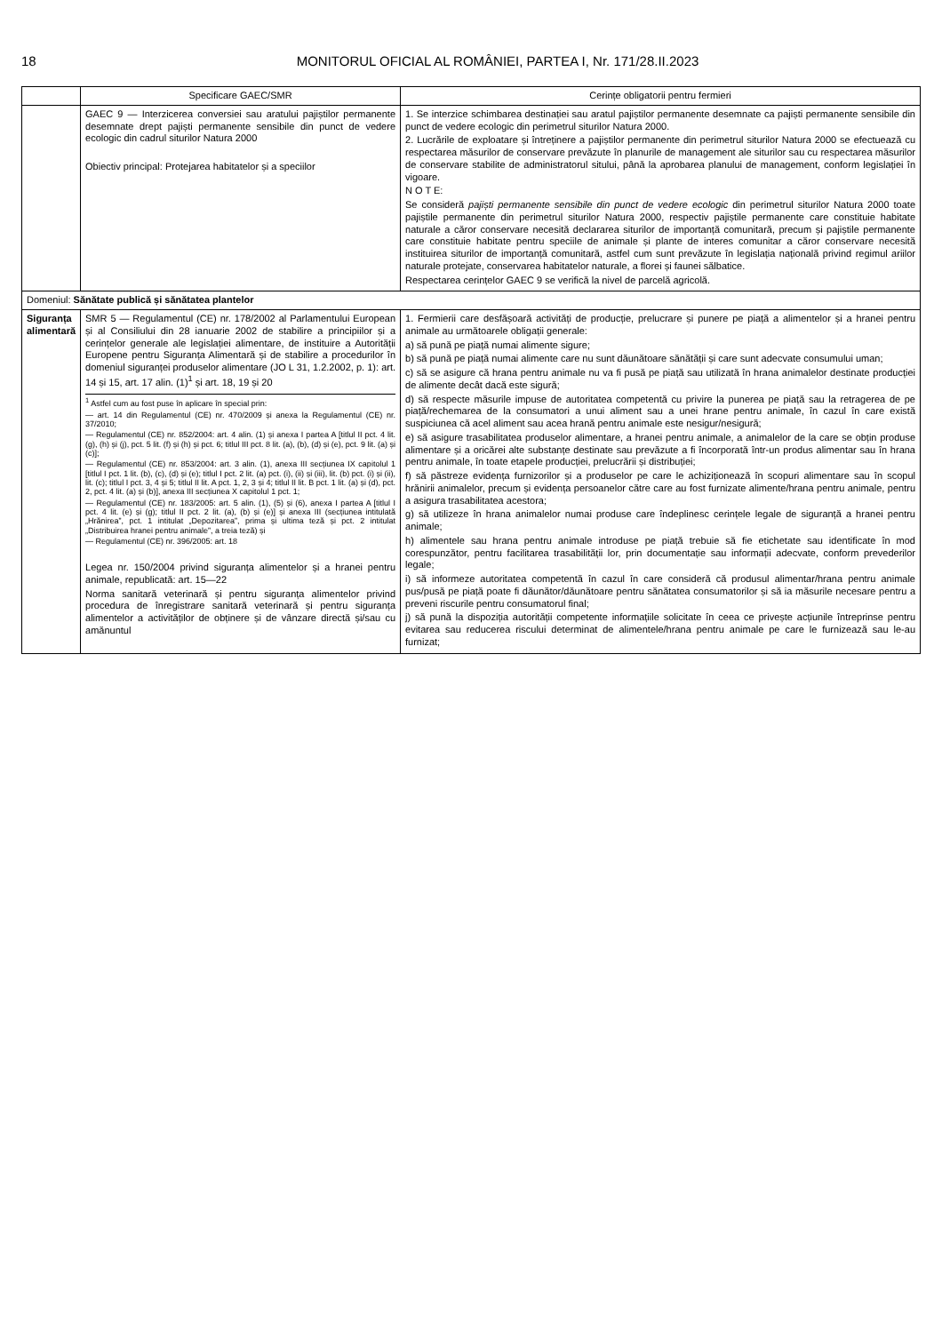18 MONITORUL OFICIAL AL ROMÂNIEI, PARTEA I, Nr. 171/28.II.2023
| | Specificare GAEC/SMR | Cerințe obligatorii pentru fermieri |
| --- | --- | --- |
| | GAEC 9 — Interzicerea conversiei sau aratului pajiștilor permanente desemnate drept pajiști permanente sensibile din punct de vedere ecologic din cadrul siturilor Natura 2000 Obiectiv principal: Protejarea habitatelor și a speciilor | 1. Se interzice schimbarea destinației sau aratul pajiștilor permanente desemnate ca pajiști permanente sensibile din punct de vedere ecologic din perimetrul siturilor Natura 2000. 2. Lucrările de exploatare și întreținere a pajiștilor permanente din perimetrul siturilor Natura 2000 se efectuează cu respectarea măsurilor de conservare prevăzute în planurile de management ale siturilor sau cu respectarea măsurilor de conservare stabilite de administratorul sitului, până la aprobarea planului de management, conform legislației în vigoare. N O T E: Se consideră pajiști permanente sensibile din punct de vedere ecologic din perimetrul siturilor Natura 2000 toate pajiștile permanente din perimetrul siturilor Natura 2000, respectiv pajiștile permanente care constituie habitate naturale a căror conservare necesită declararea siturilor de importanță comunitară, precum și pajiștile permanente care constituie habitate pentru speciile de animale și plante de interes comunitar a căror conservare necesită instituirea siturilor de importanță comunitară, astfel cum sunt prevăzute în legislația națională privind regimul ariilor naturale protejate, conservarea habitatelor naturale, a florei și faunei sălbatice. Respectarea cerințelor GAEC 9 se verifică la nivel de parcelă agricolă. |
| Domeniul: Sănătate publică și sănătatea plantelor | | |
| Siguranța alimentară | SMR 5 — Regulamentul (CE) nr. 178/2002 al Parlamentului European și al Consiliului din 28 ianuarie 2002 de stabilire a principiilor și a cerințelor generale ale legislației alimentare, de instituire a Autorității Europene pentru Siguranța Alimentară și de stabilire a procedurilor în domeniul siguranței produselor alimentare (JO L 31, 1.2.2002, p. 1): art. 14 și 15, art. 17 alin. (1)<sup>1</sup> și art. 18, 19 și 20 <sup>1</sup> Astfel cum au fost puse în aplicare în special prin: — art. 14 din Regulamentul (CE) nr. 470/2009 și anexa la Regulamentul (CE) nr. 37/2010; — Regulamentul (CE) nr. 852/2004: art. 4 alin. (1) și anexa I partea A [titlul II pct. 4 lit. (g), (h) și (j), pct. 5 lit. (f) și (h) și pct. 6; titlul III pct. 8 lit. (a), (b), (d) și (e), pct. 9 lit. (a) și (c)]; — Regulamentul (CE) nr. 853/2004: art. 3 alin. (1), anexa III secțiunea IX capitolul 1 [titlul I pct. 1 lit. (b), (c), (d) și (e); titlul I pct. 2 lit. (a) pct. (i), (ii) și (iii), lit. (b) pct. (i) și (ii), lit. (c); titlul I pct. 3, 4 și 5; titlul II lit. A pct. 1, 2, 3 și 4; titlul II lit. B pct. 1 lit. (a) și (d), pct. 2, pct. 4 lit. (a) și (b)], anexa III secțiunea X capitolul 1 pct. 1; — Regulamentul (CE) nr. 183/2005: art. 5 alin. (1), (5) și (6), anexa I partea A [titlul I pct. 4 lit. (e) și (g); titlul II pct. 2 lit. (a), (b) și (e)] și anexa III (secțiunea intitulată „Hrănirea”, pct. 1 intitulat „Depozitarea”, prima și ultima teză și pct. 2 intitulat „Distribuirea hranei pentru animale”, a treia teză) și — Regulamentul (CE) nr. 396/2005: art. 18 Legea nr. 150/2004 privind siguranța alimentelor și a hranei pentru animale, republicată: art. 15—22 Norma sanitară veterinară și pentru siguranța alimentelor privind procedura de înregistrare sanitară veterinară și pentru siguranța alimentelor a activităților de obținere și de vânzare directă și/sau cu amănuntul | 1. Fermierii care desfășoară activități de producție, prelucrare și punere pe piață a alimentelor și a hranei pentru animale au următoarele obligații generale: a) să pună pe piață numai alimente sigure; b) să pună pe piață numai alimente care nu sunt dăunătoare sănătății și care sunt adecvate consumului uman; c) să se asigure că hrana pentru animale nu va fi pusă pe piață sau utilizată în hrana animalelor destinate producției de alimente decât dacă este sigură; d) să respecte măsurile impuse de autoritatea competentă cu privire la punerea pe piață sau la retragerea de pe piață/rechemarea de la consumatori a unui aliment sau a unei hrane pentru animale, în cazul în care există suspiciunea că acel aliment sau acea hrană pentru animale este nesigur/nesigură; e) să asigure trasabilitatea produselor alimentare, a hranei pentru animale, a animalelor de la care se obțin produse alimentare și a oricărei alte substanțe destinate sau prevăzute a fi încorporată într-un produs alimentar sau în hrana pentru animale, în toate etapele producției, prelucrării și distribuției; f) să păstreze evidența furnizorilor și a produselor pe care le achiziționează în scopuri alimentare sau în scopul hrănirii animalelor, precum și evidența persoanelor către care au fost furnizate alimente/hrana pentru animale, pentru a asigura trasabilitatea acestora; g) să utilizeze în hrana animalelor numai produse care îndeplinesc cerințele legale de siguranță a hranei pentru animale; h) alimentele sau hrana pentru animale introduse pe piață trebuie să fie etichetate sau identificate în mod corespunzător, pentru facilitarea trasabilității lor, prin documentație sau informații adecvate, conform prevederilor legale; i) să informeze autoritatea competentă în cazul în care consideră că produsul alimentar/hrana pentru animale pus/pusă pe piață poate fi dăunător/dăunătoare pentru sănătatea consumatorilor și să ia măsurile necesare pentru a preveni riscurile pentru consumatorul final; j) să pună la dispoziția autorității competente informațiile solicitate în ceea ce privește acțiunile întreprinse pentru evitarea sau reducerea riscului determinat de alimentele/hrana pentru animale pe care le furnizează sau le-au furnizat; |